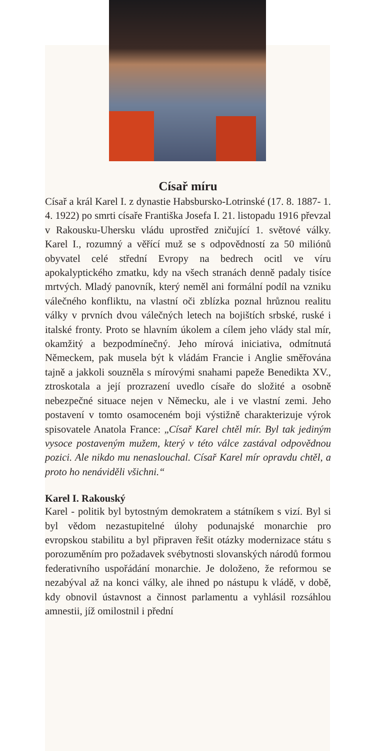Císař míru
Císař a král Karel I. z dynastie Habsbursko-Lotrinské (17. 8. 1887- 1. 4. 1922) po smrti císaře Františka Josefa I. 21. listopadu 1916 převzal v Rakousku-Uhersku vládu uprostřed zničující 1. světové války. Karel I., rozumný a věřící muž se s odpovědností za 50 miliónů obyvatel celé střední Evropy na bedrech ocitl ve víru apokalyptického zmatku, kdy na všech stranách denně padaly tisíce mrtvých. Mladý panovník, který neměl ani formální podíl na vzniku válečného konfliktu, na vlastní oči zblízka poznal hrůznou realitu války v prvních dvou válečných letech na bojištích srbské, ruské i italské fronty. Proto se hlavním úkolem a cílem jeho vlády stal mír, okamžitý a bezpodmínečný. Jeho mírová iniciativa, odmítnutá Německem, pak musela být k vládám Francie i Anglie směřována tajně a jakkoli souzněla s mírovými snahami papeže Benedikta XV., ztroskotala a její prozrazení uvedlo císaře do složité a osobně nebezpečné situace nejen v Německu, ale i ve vlastní zemi. Jeho postavení v tomto osamoceném boji výstižně charakterizuje výrok spisovatele Anatola France: „Císař Karel chtěl mír. Byl tak jediným vysoce postaveným mužem, který v této válce zastával odpovědnou pozici. Ale nikdo mu nenaslouchal. Císař Karel mír opravdu chtěl, a proto ho nenáviděli všichni.“
Karel I. Rakouský
Karel - politik byl bytostným demokratem a státníkem s vizí. Byl si byl vědom nezastupitelné úlohy podunajské monarchie pro evropskou stabilitu a byl připraven řešit otázky modernizace státu s porozuměním pro požadavek svébytnosti slovanských národů formou federativního uspořádání monarchie. Je doloženo, že reformou se nezabýval až na konci války, ale ihned po nástupu k vládě, v době, kdy obnovil ústavnost a činnost parlamentu a vyhlásil rozsáhlou amnestii, jíž omilostnil i přední